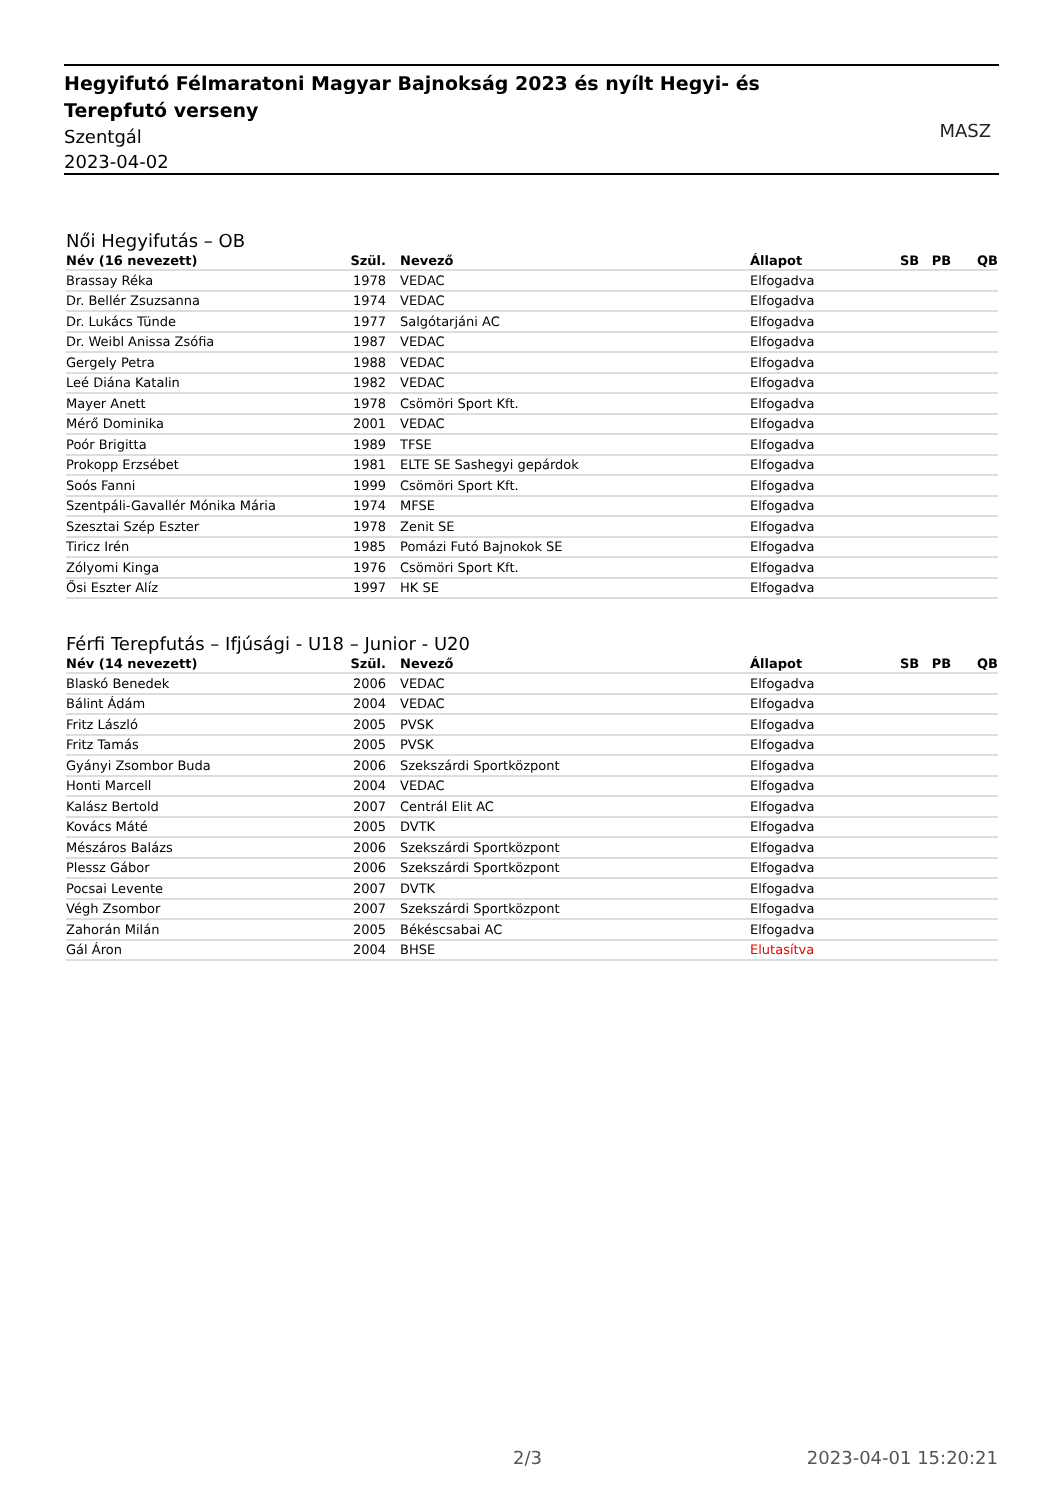Hegyifutó Félmaratoni Magyar Bajnokság 2023 és nyílt Hegyi- és Terepfutó verseny
Szentgál
2023-04-02
MASZ
Női Hegyifutás – OB
| Név (16 nevezett) | Szül. | Nevező | Állapot | SB | PB | QB |
| --- | --- | --- | --- | --- | --- | --- |
| Brassay Réka | 1978 | VEDAC | Elfogadva | | | |
| Dr. Bellér Zsuzsanna | 1974 | VEDAC | Elfogadva | | | |
| Dr. Lukács Tünde | 1977 | Salgótarjáni AC | Elfogadva | | | |
| Dr. Weibl Anissa Zsófia | 1987 | VEDAC | Elfogadva | | | |
| Gergely Petra | 1988 | VEDAC | Elfogadva | | | |
| Leé Diána Katalin | 1982 | VEDAC | Elfogadva | | | |
| Mayer Anett | 1978 | Csömöri Sport Kft. | Elfogadva | | | |
| Mérő Dominika | 2001 | VEDAC | Elfogadva | | | |
| Poór Brigitta | 1989 | TFSE | Elfogadva | | | |
| Prokopp Erzsébet | 1981 | ELTE SE Sashegyi gepárdok | Elfogadva | | | |
| Soós Fanni | 1999 | Csömöri Sport Kft. | Elfogadva | | | |
| Szentpáli-Gavallér Mónika Mária | 1974 | MFSE | Elfogadva | | | |
| Szesztai Szép Eszter | 1978 | Zenit SE | Elfogadva | | | |
| Tiricz Irén | 1985 | Pomázi Futó Bajnokok SE | Elfogadva | | | |
| Zólyomi Kinga | 1976 | Csömöri Sport Kft. | Elfogadva | | | |
| Ősi Eszter Alíz | 1997 | HK SE | Elfogadva | | | |
Férfi Terepfutás – Ifjúsági - U18 – Junior - U20
| Név (14 nevezett) | Szül. | Nevező | Állapot | SB | PB | QB |
| --- | --- | --- | --- | --- | --- | --- |
| Blaskó Benedek | 2006 | VEDAC | Elfogadva | | | |
| Bálint Ádám | 2004 | VEDAC | Elfogadva | | | |
| Fritz László | 2005 | PVSK | Elfogadva | | | |
| Fritz Tamás | 2005 | PVSK | Elfogadva | | | |
| Gyányi Zsombor Buda | 2006 | Szekszárdi Sportközpont | Elfogadva | | | |
| Honti Marcell | 2004 | VEDAC | Elfogadva | | | |
| Kalász Bertold | 2007 | Centrál Elit AC | Elfogadva | | | |
| Kovács Máté | 2005 | DVTK | Elfogadva | | | |
| Mészáros Balázs | 2006 | Szekszárdi Sportközpont | Elfogadva | | | |
| Plessz Gábor | 2006 | Szekszárdi Sportközpont | Elfogadva | | | |
| Pocsai Levente | 2007 | DVTK | Elfogadva | | | |
| Végh Zsombor | 2007 | Szekszárdi Sportközpont | Elfogadva | | | |
| Zahorán Milán | 2005 | Békéscsabai AC | Elfogadva | | | |
| Gál Áron | 2004 | BHSE | Elutasítva | | | |
2/3 2023-04-01 15:20:21